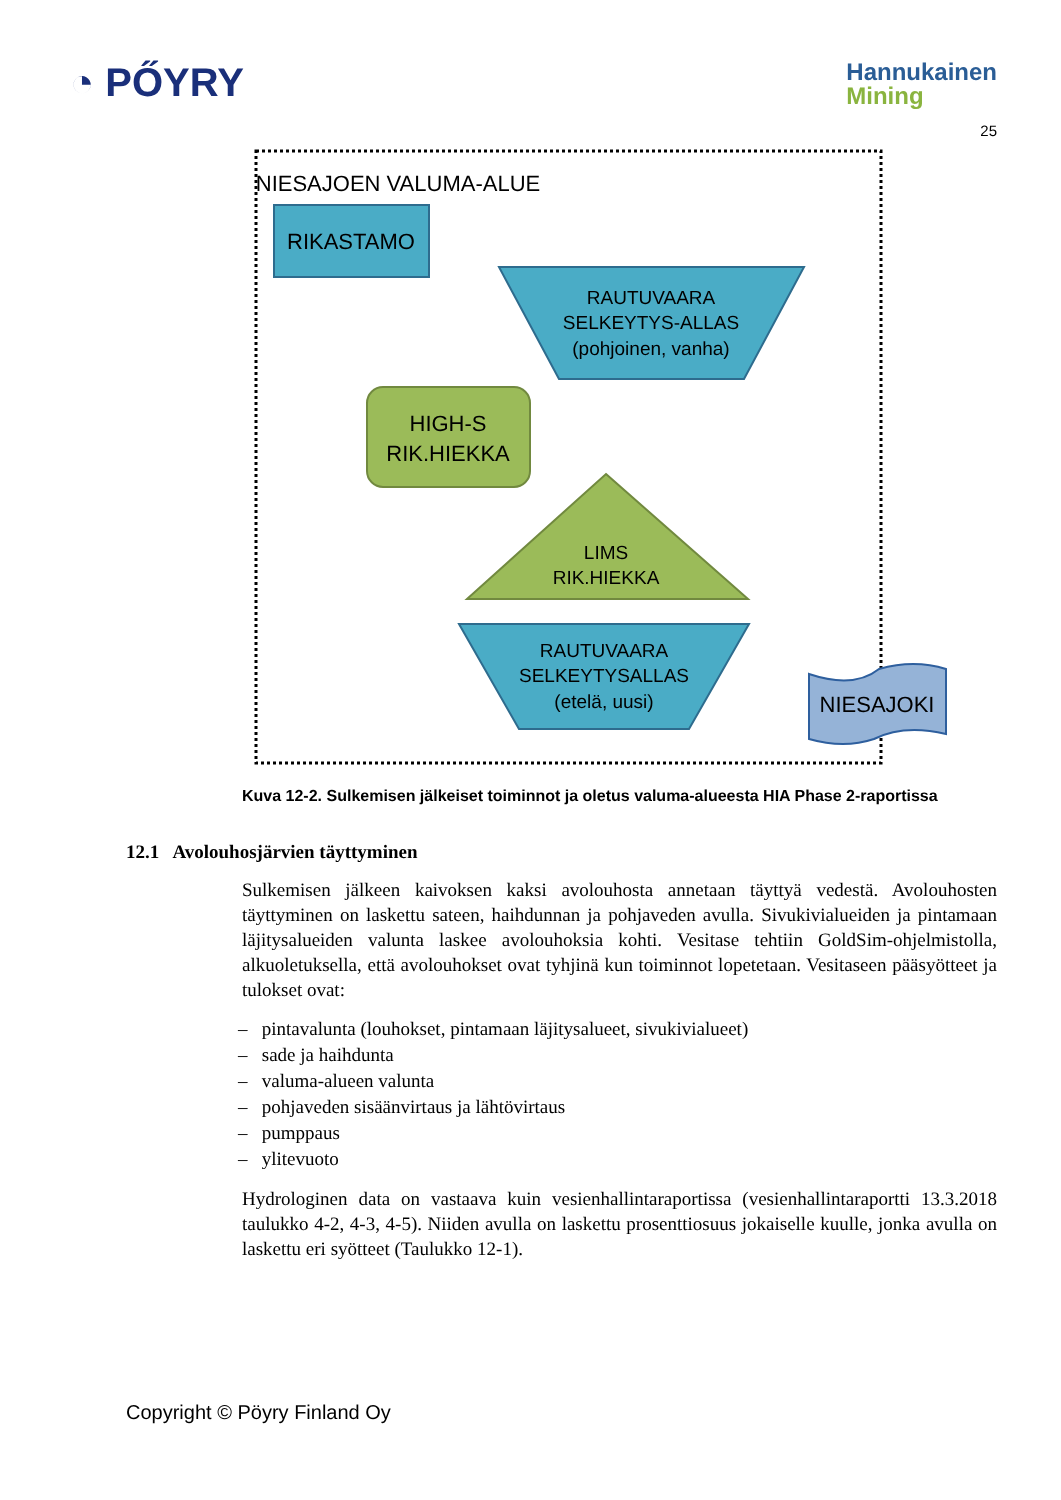◔ PŐYRY
Hannukainen
Mining
25
NIESAJOEN VALUMA-ALUE
RIKASTAMO
RAUTUVAARA
SELKEYTYS-ALLAS
(pohjoinen, vanha)
HIGH-S
RIK.HIEKKA
LIMS
RIK.HIEKKA
RAUTUVAARA
SELKEYTYSALLAS
(etelä, uusi)
NIESAJOKI
Kuva 12-2. Sulkemisen jälkeiset toiminnot ja oletus valuma-alueesta HIA Phase 2-raportissa
12.1 Avolouhosjärvien täyttyminen
Sulkemisen jälkeen kaivoksen kaksi avolouhosta annetaan täyttyä vedestä. Avolouhosten täyttyminen on laskettu sateen, haihdunnan ja pohjaveden avulla. Sivukivialueiden ja pintamaan läjitysalueiden valunta laskee avolouhoksia kohti. Vesitase tehtiin GoldSim-ohjelmistolla, alkuoletuksella, että avolouhokset ovat tyhjinä kun toiminnot lopetetaan. Vesitaseen pääsyötteet ja tulokset ovat:
– pintavalunta (louhokset, pintamaan läjitysalueet, sivukivialueet)
– sade ja haihdunta
– valuma-alueen valunta
– pohjaveden sisäänvirtaus ja lähtövirtaus
– pumppaus
– ylitevuoto
Hydrologinen data on vastaava kuin vesienhallintaraportissa (vesienhallintaraportti 13.3.2018 taulukko 4-2, 4-3, 4-5). Niiden avulla on laskettu prosenttiosuus jokaiselle kuulle, jonka avulla on laskettu eri syötteet (Taulukko 12-1).
Copyright © Pöyry Finland Oy